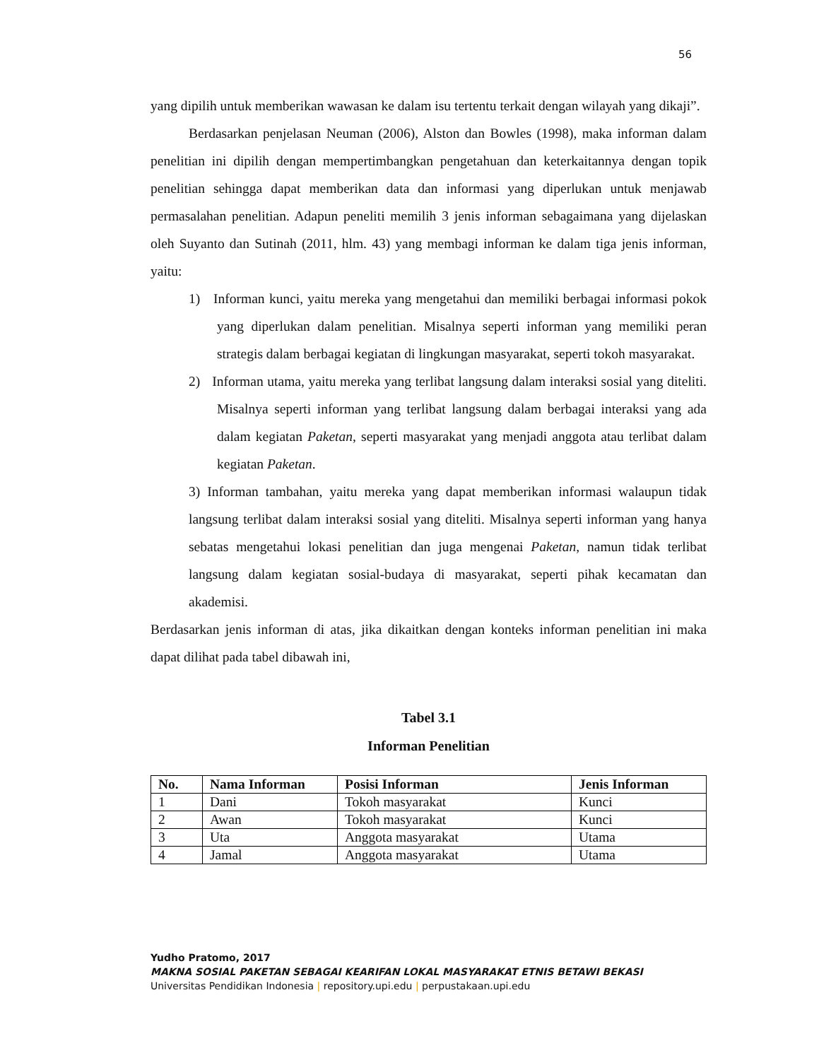56
yang dipilih untuk memberikan wawasan ke dalam isu tertentu terkait dengan wilayah yang dikaji”.
Berdasarkan penjelasan Neuman (2006), Alston dan Bowles (1998), maka informan dalam penelitian ini dipilih dengan mempertimbangkan pengetahuan dan keterkaitannya dengan topik penelitian sehingga dapat memberikan data dan informasi yang diperlukan untuk menjawab permasalahan penelitian. Adapun peneliti memilih 3 jenis informan sebagaimana yang dijelaskan oleh Suyanto dan Sutinah (2011, hlm. 43) yang membagi informan ke dalam tiga jenis informan, yaitu:
1) Informan kunci, yaitu mereka yang mengetahui dan memiliki berbagai informasi pokok yang diperlukan dalam penelitian. Misalnya seperti informan yang memiliki peran strategis dalam berbagai kegiatan di lingkungan masyarakat, seperti tokoh masyarakat.
2) Informan utama, yaitu mereka yang terlibat langsung dalam interaksi sosial yang diteliti. Misalnya seperti informan yang terlibat langsung dalam berbagai interaksi yang ada dalam kegiatan Paketan, seperti masyarakat yang menjadi anggota atau terlibat dalam kegiatan Paketan.
3) Informan tambahan, yaitu mereka yang dapat memberikan informasi walaupun tidak langsung terlibat dalam interaksi sosial yang diteliti. Misalnya seperti informan yang hanya sebatas mengetahui lokasi penelitian dan juga mengenai Paketan, namun tidak terlibat langsung dalam kegiatan sosial-budaya di masyarakat, seperti pihak kecamatan dan akademisi.
Berdasarkan jenis informan di atas, jika dikaitkan dengan konteks informan penelitian ini maka dapat dilihat pada tabel dibawah ini,
Tabel 3.1
Informan Penelitian
| No. | Nama Informan | Posisi Informan | Jenis Informan |
| --- | --- | --- | --- |
| 1 | Dani | Tokoh masyarakat | Kunci |
| 2 | Awan | Tokoh masyarakat | Kunci |
| 3 | Uta | Anggota masyarakat | Utama |
| 4 | Jamal | Anggota masyarakat | Utama |
Yudho Pratomo, 2017
MAKNA SOSIAL PAKETAN SEBAGAI KEARIFAN LOKAL MASYARAKAT ETNIS BETAWI BEKASI
Universitas Pendidikan Indonesia | repository.upi.edu | perpustakaan.upi.edu